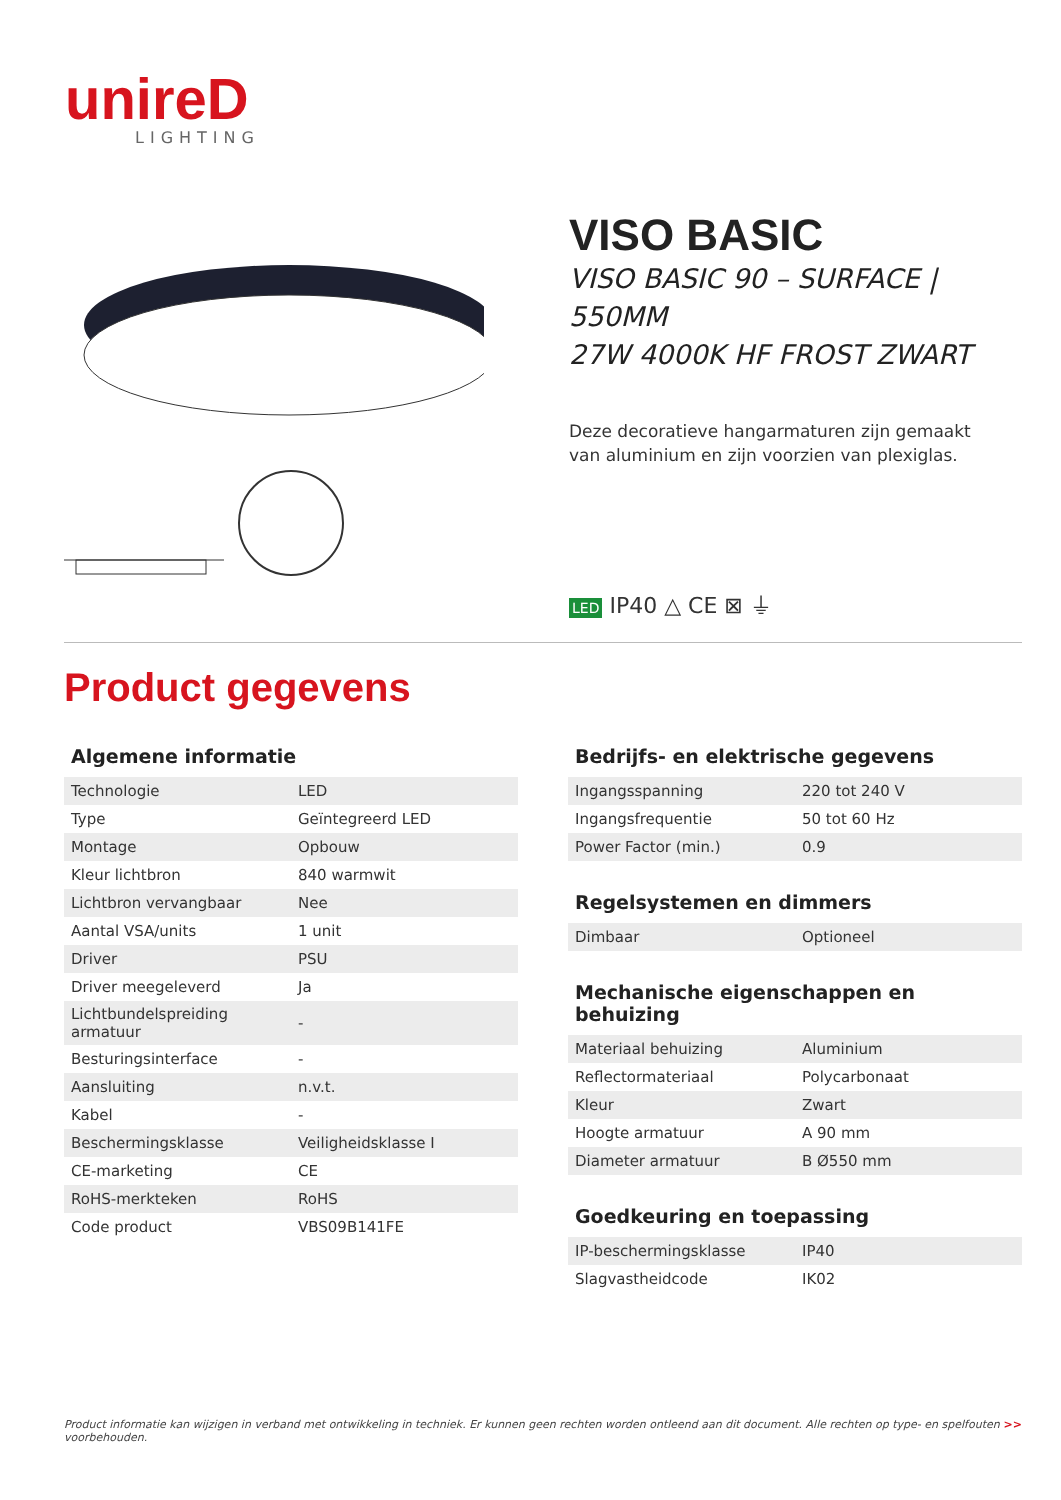unireD
LIGHTING
VISO BASIC
VISO BASIC 90 – SURFACE | 550MM
27W 4000K HF FROST ZWART
Deze decoratieve hangarmaturen zijn gemaakt
van aluminium en zijn voorzien van plexiglas.
LED IP40 △ CE ⊠ ⏚
Product gegevens
Algemene informatie
| Technologie | LED |
| Type | Geïntegreerd LED |
| Montage | Opbouw |
| Kleur lichtbron | 840 warmwit |
| Lichtbron vervangbaar | Nee |
| Aantal VSA/units | 1 unit |
| Driver | PSU |
| Driver meegeleverd | Ja |
| Lichtbundelspreiding armatuur | - |
| Besturingsinterface | - |
| Aansluiting | n.v.t. |
| Kabel | - |
| Beschermingsklasse | Veiligheidsklasse I |
| CE-marketing | CE |
| RoHS-merkteken | RoHS |
| Code product | VBS09B141FE |
Bedrijfs- en elektrische gegevens
| Ingangsspanning | 220 tot 240 V |
| Ingangsfrequentie | 50 tot 60 Hz |
| Power Factor (min.) | 0.9 |
Regelsystemen en dimmers
| Dimbaar | Optioneel |
Mechanische eigenschappen en behuizing
| Materiaal behuizing | Aluminium |
| Reflectormateriaal | Polycarbonaat |
| Kleur | Zwart |
| Hoogte armatuur | A 90 mm |
| Diameter armatuur | B Ø550 mm |
Goedkeuring en toepassing
| IP-beschermingsklasse | IP40 |
| Slagvastheidcode | IK02 |
Product informatie kan wijzigen in verband met ontwikkeling in techniek. Er kunnen geen rechten worden ontleend aan dit document. Alle rechten op type- en spelfouten voorbehouden. >>